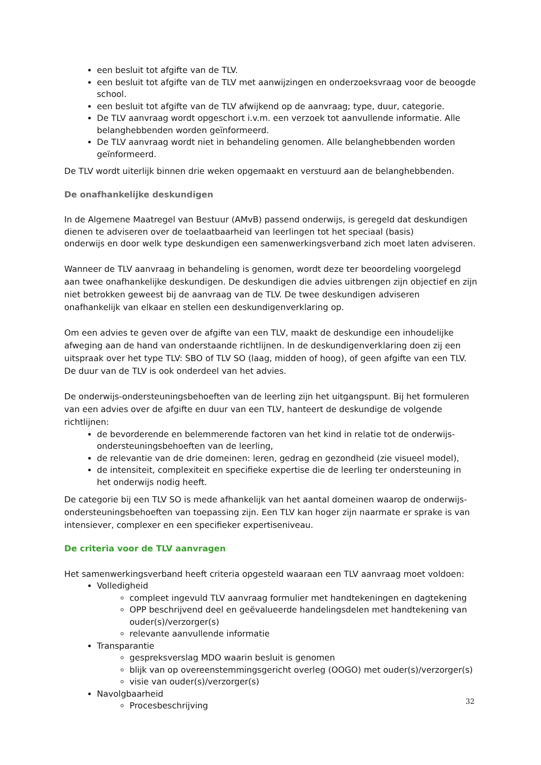een besluit tot afgifte van de TLV.
een besluit tot afgifte van de TLV met aanwijzingen en onderzoeksvraag voor de beoogde school.
een besluit tot afgifte van de TLV afwijkend op de aanvraag; type, duur, categorie.
De TLV aanvraag wordt opgeschort i.v.m. een verzoek tot aanvullende informatie. Alle belanghebbenden worden geïnformeerd.
De TLV aanvraag wordt niet in behandeling genomen. Alle belanghebbenden worden geïnformeerd.
De TLV wordt uiterlijk binnen drie weken opgemaakt en verstuurd aan de belanghebbenden.
De onafhankelijke deskundigen
In de Algemene Maatregel van Bestuur (AMvB) passend onderwijs, is geregeld dat deskundigen dienen te adviseren over de toelaatbaarheid van leerlingen tot het speciaal (basis)
onderwijs en door welk type deskundigen een samenwerkingsverband zich moet laten adviseren.
Wanneer de TLV aanvraag in behandeling is genomen, wordt deze ter beoordeling voorgelegd aan twee onafhankelijke deskundigen. De deskundigen die advies uitbrengen zijn objectief en zijn niet betrokken geweest bij de aanvraag van de TLV. De twee deskundigen adviseren onafhankelijk van elkaar en stellen een deskundigenverklaring op.
Om een advies te geven over de afgifte van een TLV, maakt de deskundige een inhoudelijke afweging aan de hand van onderstaande richtlijnen. In de deskundigenverklaring doen zij een uitspraak over het type TLV: SBO of TLV SO (laag, midden of hoog), of geen afgifte van een TLV. De duur van de TLV is ook onderdeel van het advies.
De onderwijs-ondersteuningsbehoeften van de leerling zijn het uitgangspunt. Bij het formuleren van een advies over de afgifte en duur van een TLV, hanteert de deskundige de volgende richtlijnen:
de bevorderende en belemmerende factoren van het kind in relatie tot de onderwijs-ondersteuningsbehoeften van de leerling,
de relevantie van de drie domeinen: leren, gedrag en gezondheid (zie visueel model),
de intensiteit, complexiteit en specifieke expertise die de leerling ter ondersteuning in het onderwijs nodig heeft.
De categorie bij een TLV SO is mede afhankelijk van het aantal domeinen waarop de onderwijs-ondersteuningsbehoeften van toepassing zijn. Een TLV kan hoger zijn naarmate er sprake is van intensiever, complexer en een specifieker expertiseniveau.
De criteria voor de TLV aanvragen
Het samenwerkingsverband heeft criteria opgesteld waaraan een TLV aanvraag moet voldoen:
Volledigheid
compleet ingevuld TLV aanvraag formulier met handtekeningen en dagtekening
OPP beschrijvend deel en geëvalueerde handelingsdelen met handtekening van ouder(s)/verzorger(s)
relevante aanvullende informatie
Transparantie
gespreksverslag MDO waarin besluit is genomen
blijk van op overeenstemmingsgericht overleg (OOGO) met ouder(s)/verzorger(s)
visie van ouder(s)/verzorger(s)
Navolgbaarheid
Procesbeschrijving
32